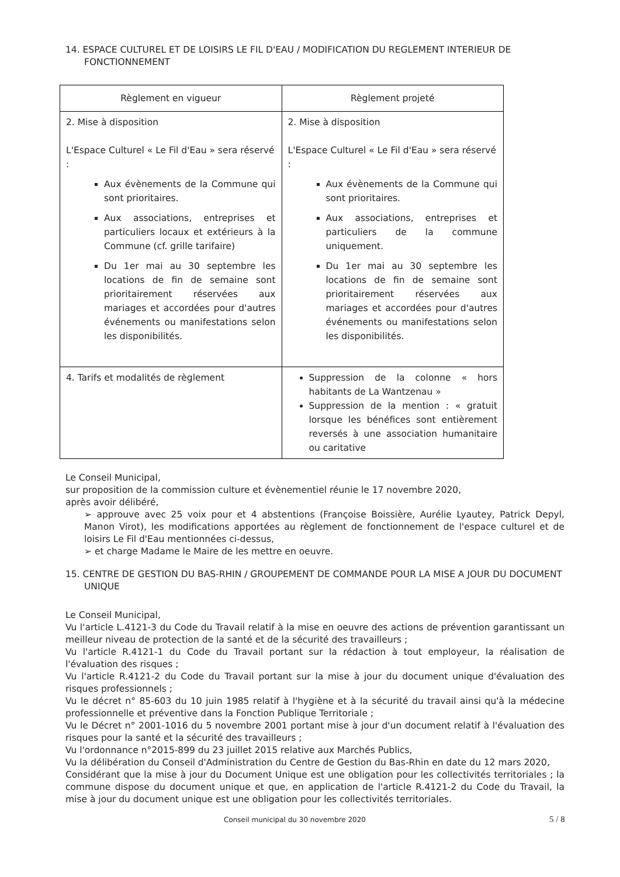14. ESPACE CULTUREL ET DE LOISIRS LE FIL D'EAU / MODIFICATION DU REGLEMENT INTERIEUR DE FONCTIONNEMENT
| Règlement en vigueur | Règlement projeté |
| --- | --- |
| 2. Mise à disposition L'Espace Culturel « Le Fil d'Eau » sera réservé : Aux évènements de la Commune qui sont prioritaires. Aux associations, entreprises et particuliers locaux et extérieurs à la Commune (cf. grille tarifaire) Du 1er mai au 30 septembre les locations de fin de semaine sont prioritairement réservées aux mariages et accordées pour d'autres événements ou manifestations selon les disponibilités. | 2. Mise à disposition L'Espace Culturel « Le Fil d'Eau » sera réservé : Aux évènements de la Commune qui sont prioritaires. Aux associations, entreprises et particuliers de la commune uniquement. Du 1er mai au 30 septembre les locations de fin de semaine sont prioritairement réservées aux mariages et accordées pour d'autres événements ou manifestations selon les disponibilités. |
| 4. Tarifs et modalités de règlement | Suppression de la colonne « hors habitants de La Wantzenau » Suppression de la mention : « gratuit lorsque les bénéfices sont entièrement reversés à une association humanitaire ou caritative |
Le Conseil Municipal,
sur proposition de la commission culture et évènementiel réunie le 17 novembre 2020,
après avoir délibéré,
➢ approuve avec 25 voix pour et 4 abstentions (Françoise Boissière, Aurélie Lyautey, Patrick Depyl, Manon Virot), les modifications apportées au règlement de fonctionnement de l'espace culturel et de loisirs Le Fil d'Eau mentionnées ci-dessus,
➢ et charge Madame le Maire de les mettre en oeuvre.
15. CENTRE DE GESTION DU BAS-RHIN / GROUPEMENT DE COMMANDE POUR LA MISE A JOUR DU DOCUMENT UNIQUE
Le Conseil Municipal,
Vu l'article L.4121-3 du Code du Travail relatif à la mise en oeuvre des actions de prévention garantissant un meilleur niveau de protection de la santé et de la sécurité des travailleurs ;
Vu l'article R.4121-1 du Code du Travail portant sur la rédaction à tout employeur, la réalisation de l'évaluation des risques ;
Vu l'article R.4121-2 du Code du Travail portant sur la mise à jour du document unique d'évaluation des risques professionnels ;
Vu le décret n° 85-603 du 10 juin 1985 relatif à l'hygiène et à la sécurité du travail ainsi qu'à la médecine professionnelle et préventive dans la Fonction Publique Territoriale ;
Vu le Décret n° 2001-1016 du 5 novembre 2001 portant mise à jour d'un document relatif à l'évaluation des risques pour la santé et la sécurité des travailleurs ;
Vu l'ordonnance n°2015-899 du 23 juillet 2015 relative aux Marchés Publics,
Vu la délibération du Conseil d'Administration du Centre de Gestion du Bas-Rhin en date du 12 mars 2020,
Considérant que la mise à jour du Document Unique est une obligation pour les collectivités territoriales ; la commune dispose du document unique et que, en application de l'article R.4121-2 du Code du Travail, la mise à jour du document unique est une obligation pour les collectivités territoriales.
Conseil municipal du 30 novembre 2020 5 / 8